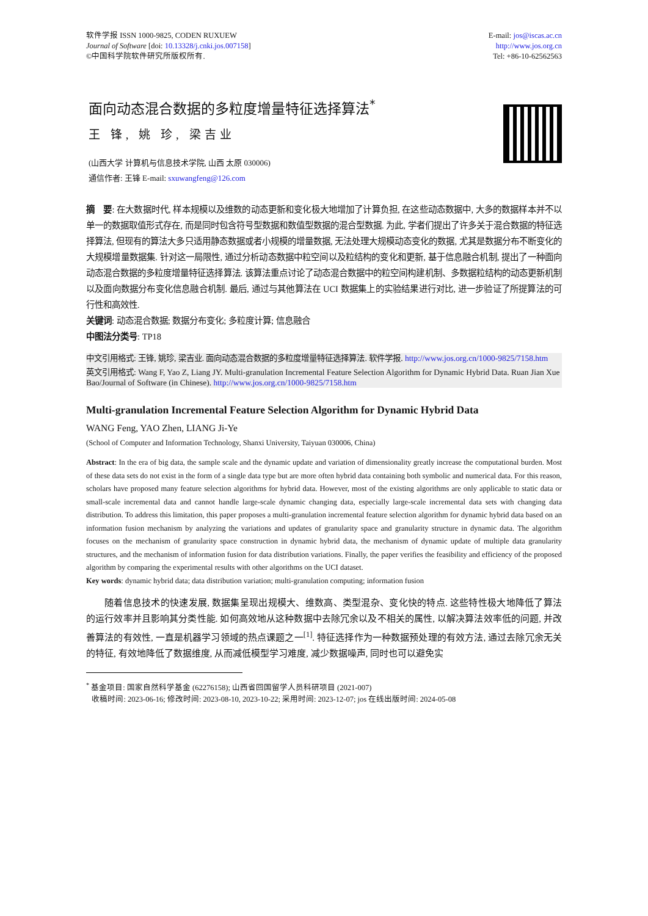软件学报 ISSN 1000-9825, CODEN RUXUEW
Journal of Software [doi: 10.13328/j.cnki.jos.007158]
©中国科学院软件研究所版权所有.
E-mail: jos@iscas.ac.cn
http://www.jos.org.cn
Tel: +86-10-62562563
面向动态混合数据的多粒度增量特征选择算法<sup>*</sup>
王 锋, 姚 珍, 梁吉业
(山西大学 计算机与信息技术学院, 山西 太原 030006)
通信作者: 王锋 E-mail: sxuwangfeng@126.com
摘　要: 在大数据时代, 样本规模以及维数的动态更新和变化极大地增加了计算负担, 在这些动态数据中, 大多的数据样本并不以单一的数据取值形式存在, 而是同时包含符号型数据和数值型数据的混合型数据. 为此, 学者们提出了许多关于混合数据的特征选择算法, 但现有的算法大多只适用静态数据或者小规模的增量数据, 无法处理大规模动态变化的数据, 尤其是数据分布不断变化的大规模增量数据集. 针对这一局限性, 通过分析动态数据中粒空间以及粒结构的变化和更新, 基于信息融合机制, 提出了一种面向动态混合数据的多粒度增量特征选择算法. 该算法重点讨论了动态混合数据中的粒空间构建机制、多数据粒结构的动态更新机制以及面向数据分布变化信息融合机制. 最后, 通过与其他算法在 UCI 数据集上的实验结果进行对比, 进一步验证了所提算法的可行性和高效性.
关键词: 动态混合数据; 数据分布变化; 多粒度计算; 信息融合
中图法分类号: TP18
中文引用格式: 王锋, 姚珍, 梁吉业. 面向动态混合数据的多粒度增量特征选择算法. 软件学报. http://www.jos.org.cn/1000-9825/7158.htm
英文引用格式: Wang F, Yao Z, Liang JY. Multi-granulation Incremental Feature Selection Algorithm for Dynamic Hybrid Data. Ruan Jian Xue Bao/Journal of Software (in Chinese). http://www.jos.org.cn/1000-9825/7158.htm
Multi-granulation Incremental Feature Selection Algorithm for Dynamic Hybrid Data
WANG Feng, YAO Zhen, LIANG Ji-Ye
(School of Computer and Information Technology, Shanxi University, Taiyuan 030006, China)
Abstract: In the era of big data, the sample scale and the dynamic update and variation of dimensionality greatly increase the computational burden. Most of these data sets do not exist in the form of a single data type but are more often hybrid data containing both symbolic and numerical data. For this reason, scholars have proposed many feature selection algorithms for hybrid data. However, most of the existing algorithms are only applicable to static data or small-scale incremental data and cannot handle large-scale dynamic changing data, especially large-scale incremental data sets with changing data distribution. To address this limitation, this paper proposes a multi-granulation incremental feature selection algorithm for dynamic hybrid data based on an information fusion mechanism by analyzing the variations and updates of granularity space and granularity structure in dynamic data. The algorithm focuses on the mechanism of granularity space construction in dynamic hybrid data, the mechanism of dynamic update of multiple data granularity structures, and the mechanism of information fusion for data distribution variations. Finally, the paper verifies the feasibility and efficiency of the proposed algorithm by comparing the experimental results with other algorithms on the UCI dataset.
Key words: dynamic hybrid data; data distribution variation; multi-granulation computing; information fusion
随着信息技术的快速发展, 数据集呈现出规模大、维数高、类型混杂、变化快的特点. 这些特性极大地降低了算法的运行效率并且影响其分类性能. 如何高效地从这种数据中去除冗余以及不相关的属性, 以解决算法效率低的问题, 并改善算法的有效性, 一直是机器学习领域的热点课题之一<sup>[1]</sup>. 特征选择作为一种数据预处理的有效方法, 通过去除冗余无关的特征, 有效地降低了数据维度, 从而减低模型学习难度, 减少数据噪声, 同时也可以避免实
<sup>*</sup> 基金项目: 国家自然科学基金 (62276158); 山西省回国留学人员科研项目 (2021-007)
收稿时间: 2023-06-16; 修改时间: 2023-08-10, 2023-10-22; 采用时间: 2023-12-07; jos 在线出版时间: 2024-05-08